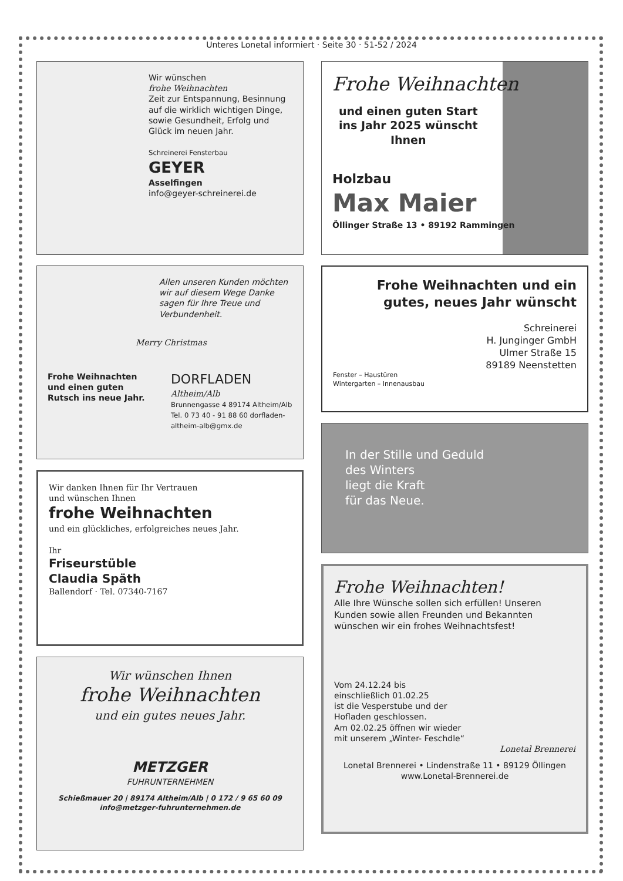Unteres Lonetal informiert · Seite 30 · 51-52 / 2024
Wir wünschen
frohe Weihnachten
Zeit zur Entspannung, Besinnung auf die wirklich wichtigen Dinge, sowie Gesundheit, Erfolg und Glück im neuen Jahr.
Schreinerei Fensterbau
GEYER
Asselfingen
info@geyer-schreinerei.de
Allen unseren Kunden möchten wir auf diesem Wege Danke sagen für Ihre Treue und Verbundenheit.
Merry Christmas
Frohe Weihnachten und einen guten Rutsch ins neue Jahr.
DORFLADEN
Altheim/Alb
Brunnengasse 4 89174 Altheim/Alb Tel. 0 73 40 - 91 88 60 dorfladen-altheim-alb@gmx.de
Wir danken Ihnen für Ihr Vertrauen
und wünschen Ihnen
frohe Weihnachten
und ein glückliches, erfolgreiches neues Jahr.
Ihr
Friseurstüble
Claudia Späth
Ballendorf · Tel. 07340-7167
Wir wünschen Ihnen
frohe Weihnachten
und ein gutes neues Jahr.
METZGER
FUHRUNTERNEHMEN
Schießmauer 20 | 89174 Altheim/Alb | 0 172 / 9 65 60 09
info@metzger-fuhrunternehmen.de
Frohe Weihnachten
und einen guten Start ins Jahr 2025 wünscht Ihnen
Holzbau
Max Maier
Öllinger Straße 13 • 89192 Rammingen
Frohe Weihnachten und ein gutes, neues Jahr wünscht
Schreinerei
H. Junginger GmbH
Ulmer Straße 15
89189 Neenstetten
Fenster – Haustüren
Wintergarten – Innenausbau
In der Stille und Geduld
des Winters
liegt die Kraft
für das Neue.
Frohe Weihnachten!
Alle Ihre Wünsche sollen sich erfüllen! Unseren Kunden sowie allen Freunden und Bekannten wünschen wir ein frohes Weihnachtsfest!
Vom 24.12.24 bis
einschließlich 01.02.25
ist die Vesperstube und der
Hofladen geschlossen.
Am 02.02.25 öffnen wir wieder
mit unserem „Winter- Feschdle“
Lonetal Brennerei
Lonetal Brennerei • Lindenstraße 11 • 89129 Öllingen
www.Lonetal-Brennerei.de